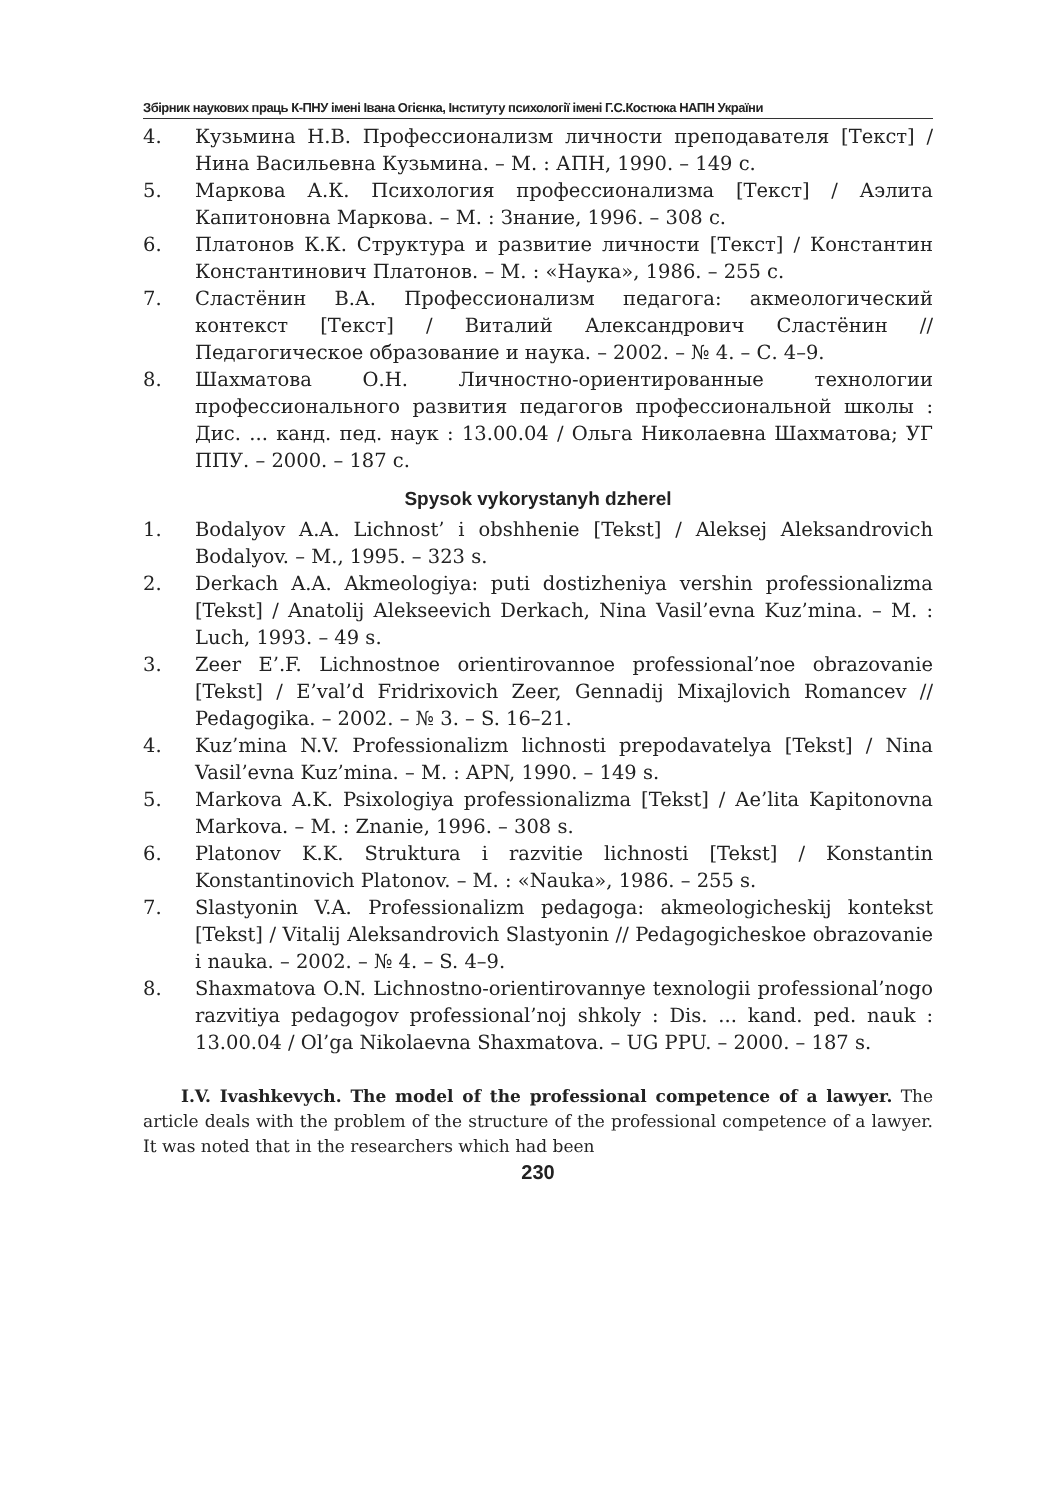Збірник наукових праць К-ПНУ імені Івана Огієнка, Інституту психології імені Г.С.Костюка НАПН України
4. Кузьмина Н.В. Профессионализм личности преподавателя [Текст] / Нина Васильевна Кузьмина. – М. : АПН, 1990. – 149 с.
5. Маркова А.К. Психология профессионализма [Текст] / Аэлита Капитоновна Маркова. – М. : Знание, 1996. – 308 с.
6. Платонов К.К. Структура и развитие личности [Текст] / Константин Константинович Платонов. – М. : «Наука», 1986. – 255 с.
7. Сластёнин В.А. Профессионализм педагога: акмеологический контекст [Текст] / Виталий Александрович Сластёнин // Педагогическое образование и наука. – 2002. – № 4. – С. 4–9.
8. Шахматова О.Н. Личностно-ориентированные технологии профессионального развития педагогов профессиональной школы : Дис. ... канд. пед. наук : 13.00.04 / Ольга Николаевна Шахматова; УГ ППУ. – 2000. – 187 с.
Spysok vykorystanyh dzherel
1. Bodalyov A.A. Lichnost’ i obshhenie [Tekst] / Aleksej Aleksandrovich Bodalyov. – M., 1995. – 323 s.
2. Derkach A.A. Akmeologiya: puti dostizheniya vershin professionalizma [Tekst] / Anatolij Alekseevich Derkach, Nina Vasil’evna Kuz’mina. – M. : Luch, 1993. – 49 s.
3. Zeer E’.F. Lichnostnoe orientirovannoe professional’noe obrazovanie [Tekst] / E’val’d Fridrixovich Zeer, Gennadij Mixajlovich Romancev // Pedagogika. – 2002. – № 3. – S. 16–21.
4. Kuz’mina N.V. Professionalizm lichnosti prepodavatelya [Tekst] / Nina Vasil’evna Kuz’mina. – M. : APN, 1990. – 149 s.
5. Markova A.K. Psixologiya professionalizma [Tekst] / Ae’lita Kapitonovna Markova. – M. : Znanie, 1996. – 308 s.
6. Platonov K.K. Struktura i razvitie lichnosti [Tekst] / Konstantin Konstantinovich Platonov. – M. : «Nauka», 1986. – 255 s.
7. Slastyonin V.A. Professionalizm pedagoga: akmeologicheskij kontekst [Tekst] / Vitalij Aleksandrovich Slastyonin // Pedagogicheskoe obrazovanie i nauka. – 2002. – № 4. – S. 4–9.
8. Shaxmatova O.N. Lichnostno-orientirovannye texnologii professional’nogo razvitiya pedagogov professional’noj shkoly : Dis. ... kand. ped. nauk : 13.00.04 / Ol’ga Nikolaevna Shaxmatova. – UG PPU. – 2000. – 187 s.
I.V. Ivashkevych. The model of the professional competence of a lawyer. The article deals with the problem of the structure of the professional competence of a lawyer. It was noted that in the researchers which had been
230